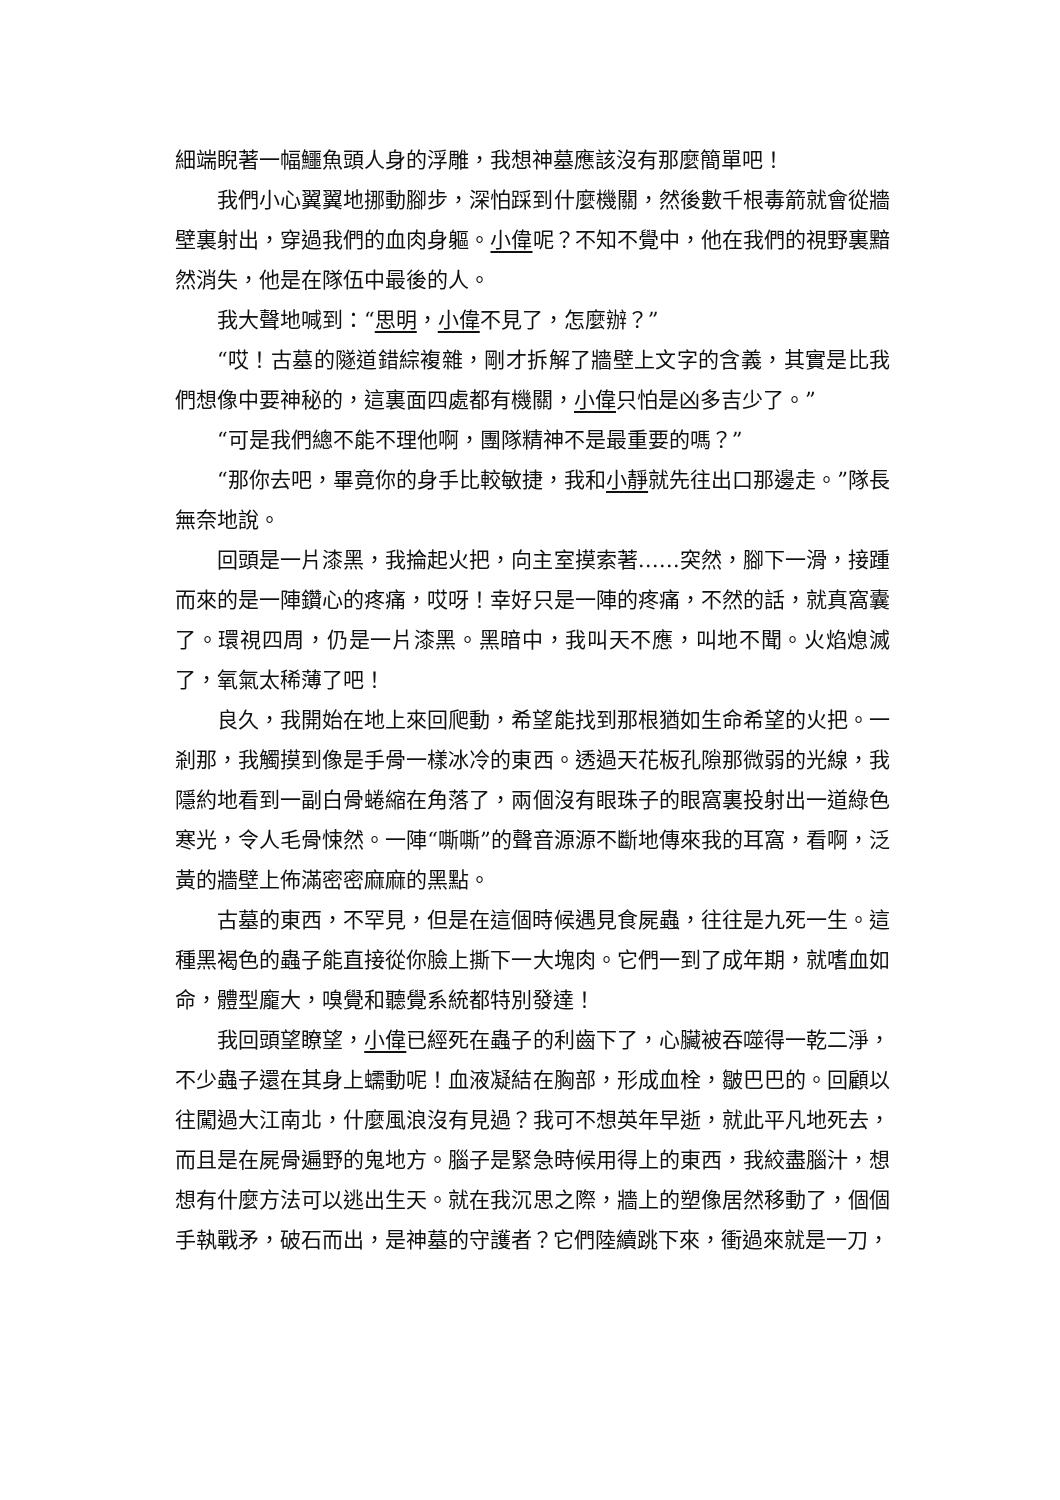細端睨著一幅鱷魚頭人身的浮雕，我想神墓應該沒有那麼簡單吧！
我們小心翼翼地挪動腳步，深怕踩到什麼機關，然後數千根毒箭就會從牆壁裏射出，穿過我們的血肉身軀。小偉呢？不知不覺中，他在我們的視野裏黯然消失，他是在隊伍中最後的人。
我大聲地喊到：“思明，小偉不見了，怎麼辦？”
“哎！古墓的隧道錯綜複雜，剛才拆解了牆壁上文字的含義，其實是比我們想像中要神秘的，這裏面四處都有機關，小偉只怕是凶多吉少了。”
“可是我們總不能不理他啊，團隊精神不是最重要的嗎？”
“那你去吧，畢竟你的身手比較敏捷，我和小靜就先往出口那邊走。”隊長無奈地說。
回頭是一片漆黑，我掄起火把，向主室摸索著……突然，腳下一滑，接踵而來的是一陣鑽心的疼痛，哎呀！幸好只是一陣的疼痛，不然的話，就真窩囊了。環視四周，仍是一片漆黑。黑暗中，我叫天不應，叫地不聞。火焰熄滅了，氧氣太稀薄了吧！
良久，我開始在地上來回爬動，希望能找到那根猶如生命希望的火把。一剎那，我觸摸到像是手骨一樣冰冷的東西。透過天花板孔隙那微弱的光線，我隱約地看到一副白骨蜷縮在角落了，兩個沒有眼珠子的眼窩裏投射出一道綠色寒光，令人毛骨悚然。一陣“嘶嘶”的聲音源源不斷地傳來我的耳窩，看啊，泛黃的牆壁上佈滿密密麻麻的黑點。
古墓的東西，不罕見，但是在這個時候遇見食屍蟲，往往是九死一生。這種黑褐色的蟲子能直接從你臉上撕下一大塊肉。它們一到了成年期，就嗜血如命，體型龐大，嗅覺和聽覺系統都特別發達！
我回頭望瞭望，小偉已經死在蟲子的利齒下了，心臟被吞噬得一乾二淨，不少蟲子還在其身上蠕動呢！血液凝結在胸部，形成血栓，皺巴巴的。回顧以往闖過大江南北，什麼風浪沒有見過？我可不想英年早逝，就此平凡地死去，而且是在屍骨遍野的鬼地方。腦子是緊急時候用得上的東西，我絞盡腦汁，想想有什麼方法可以逃出生天。就在我沉思之際，牆上的塑像居然移動了，個個手執戰矛，破石而出，是神墓的守護者？它們陸續跳下來，衝過來就是一刀，